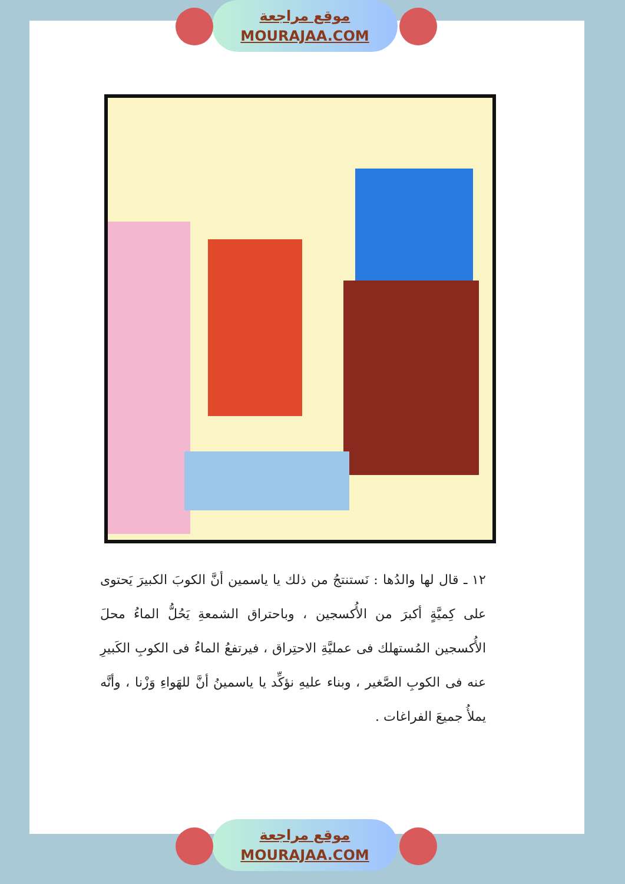موقع مراجعة
MOURAJAA.COM
١٢ ـ قال لها والدُها : نَستنتجُ من ذلك يا ياسمين أنَّ الكوبَ الكبيرَ يَحتوى على كِميَّةٍ أكبرَ من الأُكسجين ، وباحتراق الشمعةِ يَحُلُّ الماءُ محلَ الأُكسجين المُستهلك فى عمليَّةِ الاحتِراق ، فيرتفعُ الماءُ فى الكوبِ الكَبيرِ عنه فى الكوبِ الصَّغير ، وبناء عليهِ نؤكِّد يا ياسمينُ أنَّ للهَواءِ وَزْنا ، وأنَّه يملأُ جميعَ الفراغات .
موقع مراجعة
MOURAJAA.COM